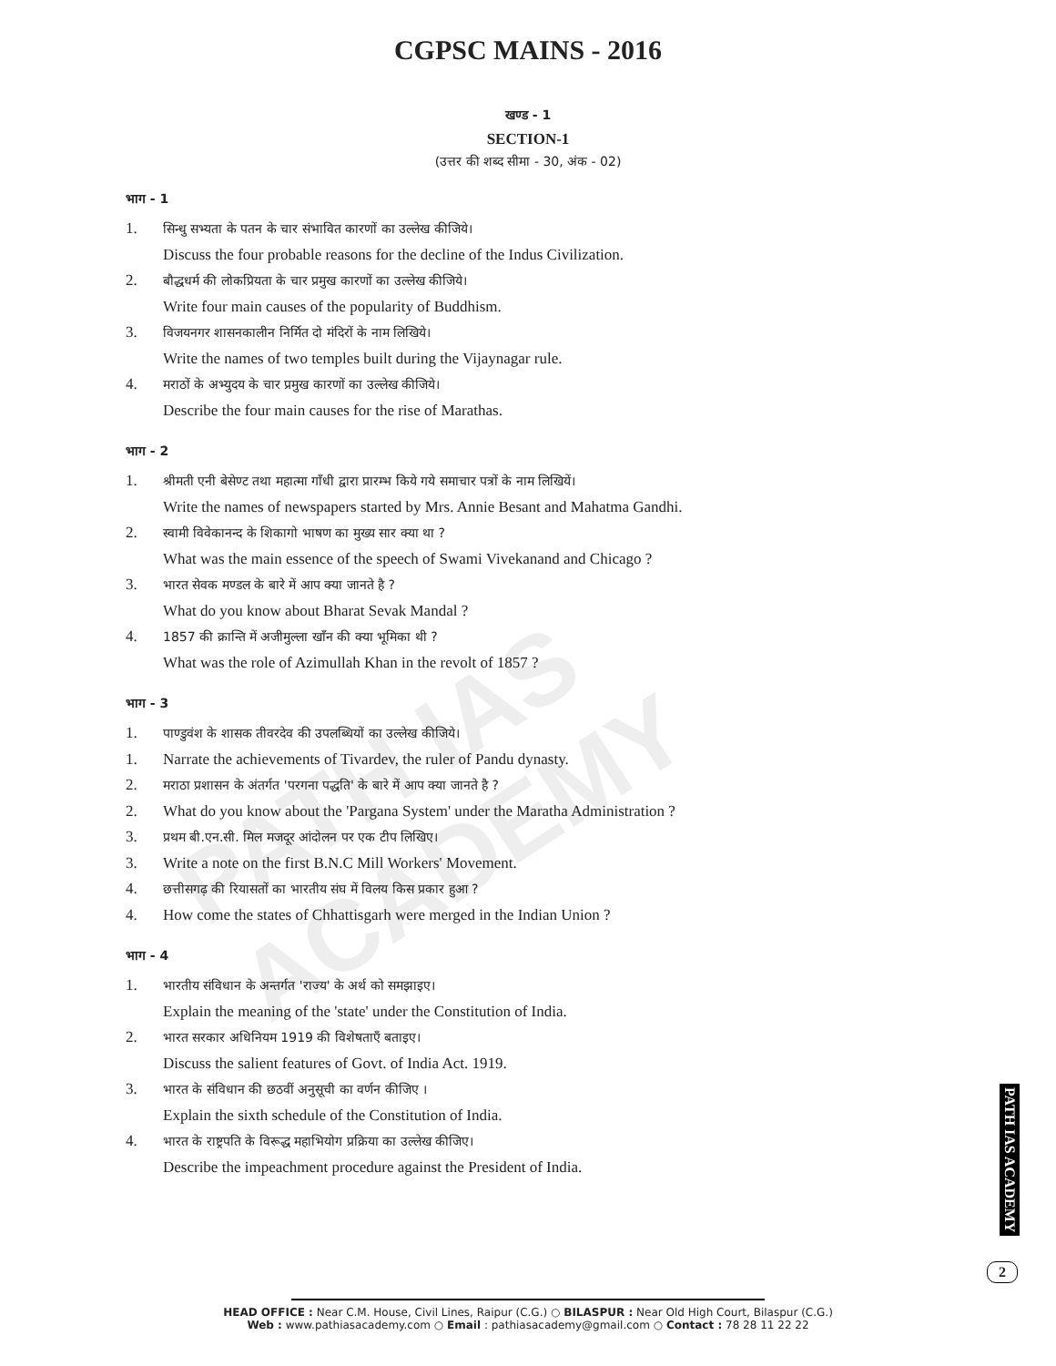PATH IAS ACADEMY
CGPSC MAINS - 2016
खण्ड - 1
SECTION-1
(उत्तर की शब्द सीमा - 30, अंक - 02)
भाग - 1
1. सिन्धु सभ्यता के पतन के चार संभावित कारणों का उल्लेख कीजिये।
Discuss the four probable reasons for the decline of the Indus Civilization.
2. बौद्धधर्म की लोकप्रियता के चार प्रमुख कारणों का उल्लेख कीजिये।
Write four main causes of the popularity of Buddhism.
3. विजयनगर शासनकालीन निर्मित दो मंदिरों के नाम लिखिये।
Write the names of two temples built during the Vijaynagar rule.
4. मराठों के अभ्युदय के चार प्रमुख कारणों का उल्लेख कीजिये।
Describe the four main causes for the rise of Marathas.
भाग - 2
1. श्रीमती एनी बेसेण्ट तथा महात्मा गाँधी द्वारा प्रारम्भ किये गये समाचार पत्रों के नाम लिखियें।
Write the names of newspapers started by Mrs. Annie Besant and Mahatma Gandhi.
2. स्वामी विवेकानन्द के शिकागो भाषण का मुख्य सार क्या था ?
What was the main essence of the speech of Swami Vivekanand and Chicago ?
3. भारत सेवक मण्डल के बारे में आप क्या जानते है ?
What do you know about Bharat Sevak Mandal ?
4. 1857 की क्रान्ति में अजीमुल्ला खाँन की क्या भूमिका थी ?
What was the role of Azimullah Khan in the revolt of 1857 ?
भाग - 3
1. पाण्डुवंश के शासक तीवरदेव की उपलब्धियों का उल्लेख कीजिये।
1. Narrate the achievements of Tivardev, the ruler of Pandu dynasty.
2. मराठा प्रशासन के अंतर्गत 'परगना पद्धति' के बारे में आप क्या जानते है ?
2. What do you know about the 'Pargana System' under the Maratha Administration ?
3. प्रथम बी.एन.सी. मिल मजदूर आंदोलन पर एक टीप लिखिए।
3. Write a note on the first B.N.C Mill Workers' Movement.
4. छत्तीसगढ़ की रियासतों का भारतीय संघ में विलय किस प्रकार हुआ ?
4. How come the states of Chhattisgarh were merged in the Indian Union ?
भाग - 4
1. भारतीय संविधान के अन्तर्गत 'राज्य' के अर्थ को समझाइए।
Explain the meaning of the 'state' under the Constitution of India.
2. भारत सरकार अधिनियम 1919 की विशेषताएँ बताइए।
Discuss the salient features of Govt. of India Act. 1919.
3. भारत के संविधान की छठवीं अनुसूची का वर्णन कीजिए ।
Explain the sixth schedule of the Constitution of India.
4. भारत के राष्ट्रपति के विरूद्ध महाभियोग प्रक्रिया का उल्लेख कीजिए।
Describe the impeachment procedure against the President of India.
PATH IAS ACADEMY
2
HEAD OFFICE : Near C.M. House, Civil Lines, Raipur (C.G.) ○ BILASPUR : Near Old High Court, Bilaspur (C.G.)
Web : www.pathiasacademy.com ○ Email : pathiasacademy@gmail.com ○ Contact : 78 28 11 22 22